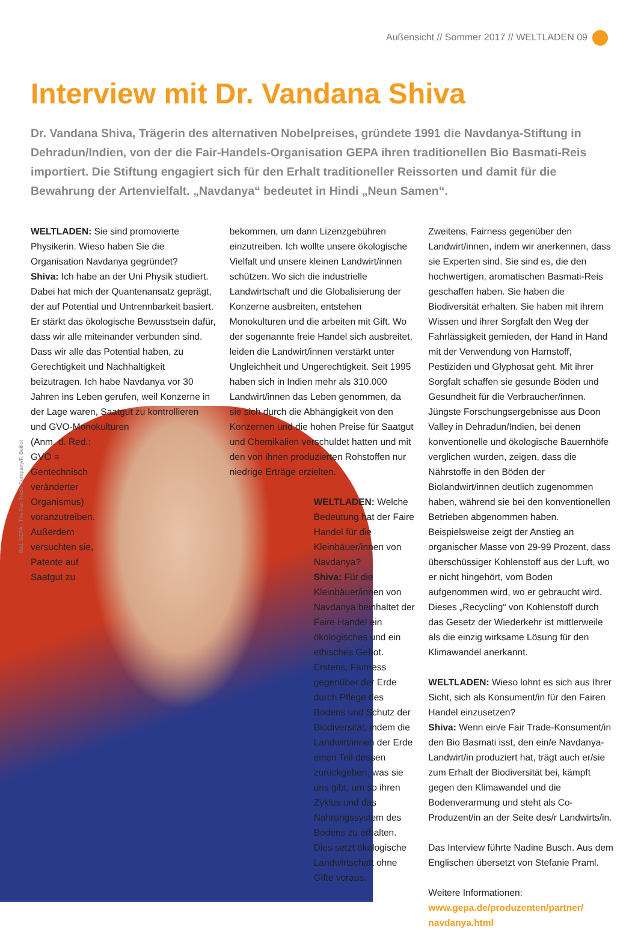Außensicht // Sommer 2017 // WELTLADEN 09
Interview mit Dr. Vandana Shiva
Dr. Vandana Shiva, Trägerin des alternativen Nobelpreises, gründete 1991 die Navdanya-Stiftung in Dehradun/Indien, von der die Fair-Handels-Organisation GEPA ihren traditionellen Bio Basmati-Reis importiert. Die Stiftung engagiert sich für den Erhalt traditioneller Reissorten und damit für die Bewahrung der Artenvielfalt. „Navdanya“ bedeutet in Hindi „Neun Samen“.
Bild: GEPA - The Fair Trade Company/F. Boillot
WELTLADEN: Sie sind promovierte Physikerin. Wieso haben Sie die Organisation Navdanya gegründet?
Shiva: Ich habe an der Uni Physik studiert. Dabei hat mich der Quantenansatz geprägt, der auf Potential und Untrennbarkeit basiert. Er stärkt das ökologische Bewusstsein dafür, dass wir alle miteinander verbunden sind. Dass wir alle das Potential haben, zu Gerechtigkeit und Nachhaltigkeit beizutragen. Ich habe Navdanya vor 30 Jahren ins Leben gerufen, weil Konzerne in der Lage waren, Saatgut zu kontrollieren und GVO-Monokulturen
(Anm. d. Red.: GVO = Gentechnisch veränderter Organismus) voranzutreiben. Außerdem versuchten sie, Patente auf Saatgut zu
bekommen, um dann Lizenzgebühren einzutreiben. Ich wollte unsere ökologische Vielfalt und unsere kleinen Landwirt/innen schützen. Wo sich die industrielle Landwirtschaft und die Globalisierung der Konzerne ausbreiten, entstehen Monokulturen und die arbeiten mit Gift. Wo der sogenannte freie Handel sich ausbreitet, leiden die Landwirt/innen verstärkt unter Ungleichheit und Ungerechtigkeit. Seit 1995 haben sich in Indien mehr als 310.000 Landwirt/innen das Leben genommen, da sie sich durch die Abhängigkeit von den Konzernen und die hohen Preise für Saatgut und Chemikalien verschuldet hatten und mit den von ihnen produzierten Rohstoffen nur niedrige Erträge erzielten.
WELTLADEN: Welche Bedeutung hat der Faire Handel für die Kleinbäuer/innen von Navdanya?
Shiva: Für die Kleinbäuer/innen von Navdanya beinhaltet der Faire Handel ein ökologisches und ein ethisches Gebot. Erstens, Fairness gegenüber der Erde durch Pflege des Bodens und Schutz der Biodiversität, indem die Landwirt/innen der Erde einen Teil dessen zurückgeben, was sie uns gibt, um so ihren Zyklus und das Nahrungssystem des Bodens zu erhalten. Dies setzt ökologische Landwirtschaft ohne Gifte voraus.
Zweitens, Fairness gegenüber den Landwirt/innen, indem wir anerkennen, dass sie Experten sind. Sie sind es, die den hochwertigen, aromatischen Basmati-Reis geschaffen haben. Sie haben die Biodiversität erhalten. Sie haben mit ihrem Wissen und ihrer Sorgfalt den Weg der Fahrlässigkeit gemieden, der Hand in Hand mit der Verwendung von Harnstoff, Pestiziden und Glyphosat geht. Mit ihrer Sorgfalt schaffen sie gesunde Böden und Gesundheit für die Verbraucher/innen. Jüngste Forschungsergebnisse aus Doon Valley in Dehradun/Indien, bei denen konventionelle und ökologische Bauernhöfe verglichen wurden, zeigen, dass die Nährstoffe in den Böden der Biolandwirt/innen deutlich zugenommen haben, während sie bei den konventionellen Betrieben abgenommen haben. Beispielsweise zeigt der Anstieg an organischer Masse von 29-99 Prozent, dass überschüssiger Kohlenstoff aus der Luft, wo er nicht hingehört, vom Boden aufgenommen wird, wo er gebraucht wird. Dieses „Recycling“ von Kohlenstoff durch das Gesetz der Wiederkehr ist mittlerweile als die einzig wirksame Lösung für den Klimawandel anerkannt.
WELTLADEN: Wieso lohnt es sich aus Ihrer Sicht, sich als Konsument/in für den Fairen Handel einzusetzen?
Shiva: Wenn ein/e Fair Trade-Konsument/in den Bio Basmati isst, den ein/e Navdanya-Landwirt/in produziert hat, trägt auch er/sie zum Erhalt der Biodiversität bei, kämpft gegen den Klimawandel und die Bodenverarmung und steht als Co-Produzent/in an der Seite des/r Landwirts/in.
Das Interview führte Nadine Busch. Aus dem Englischen übersetzt von Stefanie Praml.
Weitere Informationen:
www.gepa.de/produzenten/partner/ navdanya.html